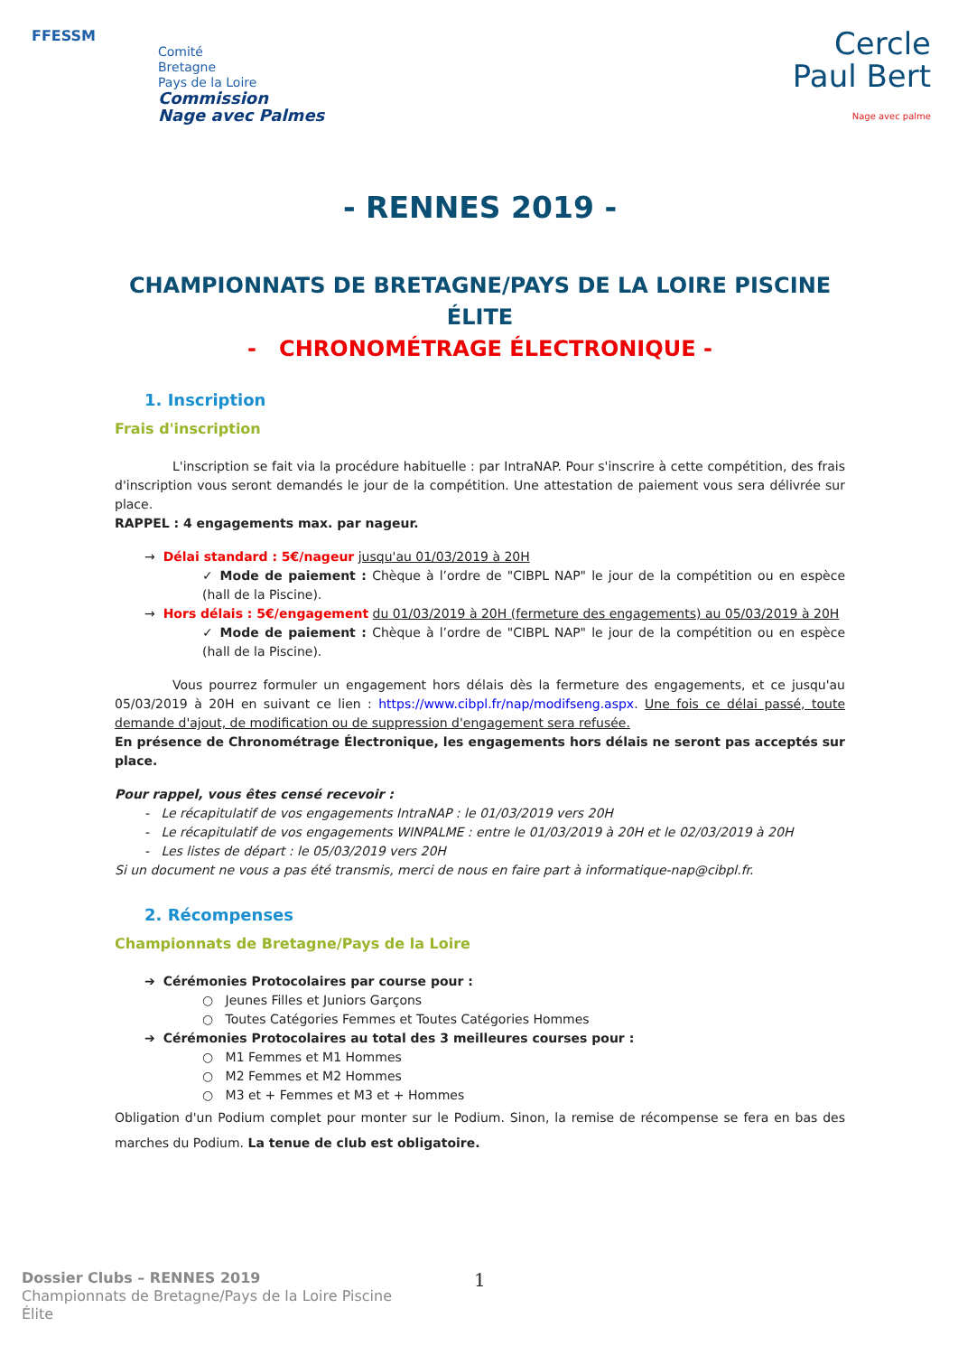FFESSM
Comité
Bretagne
Pays de la Loire
Commission
Nage avec Palmes
Cercle
Paul Bert
Nage avec palme
- RENNES 2019 -
CHAMPIONNATS DE BRETAGNE/PAYS DE LA LOIRE PISCINE
ÉLITE
- CHRONOMÉTRAGE ÉLECTRONIQUE -
1. Inscription
Frais d'inscription
L'inscription se fait via la procédure habituelle : par IntraNAP. Pour s'inscrire à cette compétition, des frais d'inscription vous seront demandés le jour de la compétition. Une attestation de paiement vous sera délivrée sur place.
RAPPEL : 4 engagements max. par nageur.
→ Délai standard : 5€/nageur jusqu'au 01/03/2019 à 20H
✓ Mode de paiement : Chèque à l’ordre de "CIBPL NAP" le jour de la compétition ou en espèce (hall de la Piscine).
→ Hors délais : 5€/engagement du 01/03/2019 à 20H (fermeture des engagements) au 05/03/2019 à 20H
✓ Mode de paiement : Chèque à l’ordre de "CIBPL NAP" le jour de la compétition ou en espèce (hall de la Piscine).
Vous pourrez formuler un engagement hors délais dès la fermeture des engagements, et ce jusqu'au 05/03/2019 à 20H en suivant ce lien : https://www.cibpl.fr/nap/modifseng.aspx. Une fois ce délai passé, toute demande d'ajout, de modification ou de suppression d'engagement sera refusée.
En présence de Chronométrage Électronique, les engagements hors délais ne seront pas acceptés sur place.
Pour rappel, vous êtes censé recevoir :
- Le récapitulatif de vos engagements IntraNAP : le 01/03/2019 vers 20H
- Le récapitulatif de vos engagements WINPALME : entre le 01/03/2019 à 20H et le 02/03/2019 à 20H
- Les listes de départ : le 05/03/2019 vers 20H
Si un document ne vous a pas été transmis, merci de nous en faire part à informatique-nap@cibpl.fr.
2. Récompenses
Championnats de Bretagne/Pays de la Loire
➔ Cérémonies Protocolaires par course pour :
○ Jeunes Filles et Juniors Garçons
○ Toutes Catégories Femmes et Toutes Catégories Hommes
➔ Cérémonies Protocolaires au total des 3 meilleures courses pour :
○ M1 Femmes et M1 Hommes
○ M2 Femmes et M2 Hommes
○ M3 et + Femmes et M3 et + Hommes
Obligation d'un Podium complet pour monter sur le Podium. Sinon, la remise de récompense se fera en bas des marches du Podium. La tenue de club est obligatoire.
Dossier Clubs – RENNES 2019
Championnats de Bretagne/Pays de la Loire Piscine
Élite
1